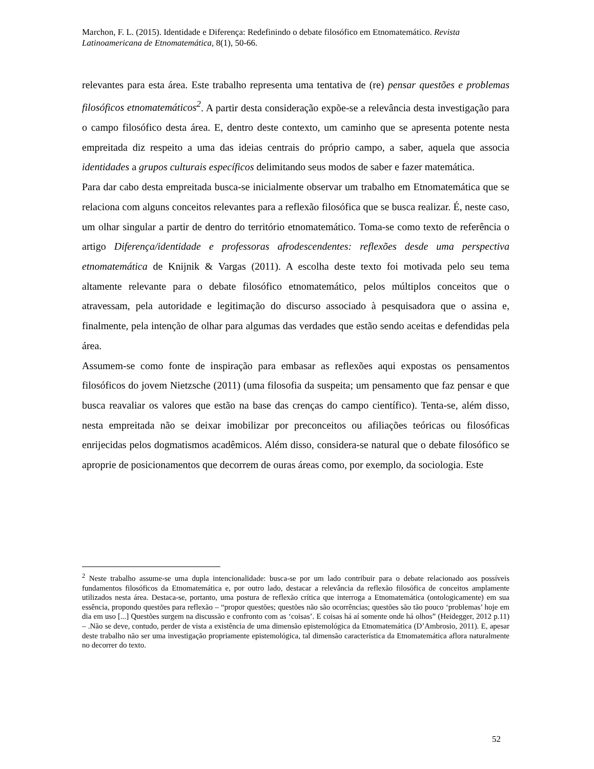Marchon, F. L. (2015). Identidade e Diferença: Redefinindo o debate filosófico em Etnomatemático. Revista Latinoamericana de Etnomatemática, 8(1), 50-66.
relevantes para esta área. Este trabalho representa uma tentativa de (re) pensar questões e problemas filosóficos etnomatemáticos<sup>2</sup>. A partir desta consideração expõe-se a relevância desta investigação para o campo filosófico desta área. E, dentro deste contexto, um caminho que se apresenta potente nesta empreitada diz respeito a uma das ideias centrais do próprio campo, a saber, aquela que associa identidades a grupos culturais específicos delimitando seus modos de saber e fazer matemática.
Para dar cabo desta empreitada busca-se inicialmente observar um trabalho em Etnomatemática que se relaciona com alguns conceitos relevantes para a reflexão filosófica que se busca realizar. É, neste caso, um olhar singular a partir de dentro do território etnomatemático. Toma-se como texto de referência o artigo Diferença/identidade e professoras afrodescendentes: reflexões desde uma perspectiva etnomatemática de Knijnik & Vargas (2011). A escolha deste texto foi motivada pelo seu tema altamente relevante para o debate filosófico etnomatemático, pelos múltiplos conceitos que o atravessam, pela autoridade e legitimação do discurso associado à pesquisadora que o assina e, finalmente, pela intenção de olhar para algumas das verdades que estão sendo aceitas e defendidas pela área.
Assumem-se como fonte de inspiração para embasar as reflexões aqui expostas os pensamentos filosóficos do jovem Nietzsche (2011) (uma filosofia da suspeita; um pensamento que faz pensar e que busca reavaliar os valores que estão na base das crenças do campo científico). Tenta-se, além disso, nesta empreitada não se deixar imobilizar por preconceitos ou afiliações teóricas ou filosóficas enrijecidas pelos dogmatismos acadêmicos. Além disso, considera-se natural que o debate filosófico se aproprie de posicionamentos que decorrem de ouras áreas como, por exemplo, da sociologia. Este
<sup>2</sup> Neste trabalho assume-se uma dupla intencionalidade: busca-se por um lado contribuir para o debate relacionado aos possíveis fundamentos filosóficos da Etnomatemática e, por outro lado, destacar a relevância da reflexão filosófica de conceitos amplamente utilizados nesta área. Destaca-se, portanto, uma postura de reflexão crítica que interroga a Etnomatemática (ontologicamente) em sua essência, propondo questões para reflexão – “propor questões; questões não são ocorrências; questões são tão pouco ‘problemas’ hoje em dia em uso [...] Questões surgem na discussão e confronto com as ‘coisas’. E coisas há aí somente onde há olhos” (Heidegger, 2012 p.11) – .Não se deve, contudo, perder de vista a existência de uma dimensão epistemológica da Etnomatemática (D’Ambrosio, 2011). E, apesar deste trabalho não ser uma investigação propriamente epistemológica, tal dimensão característica da Etnomatemática aflora naturalmente no decorrer do texto.
52